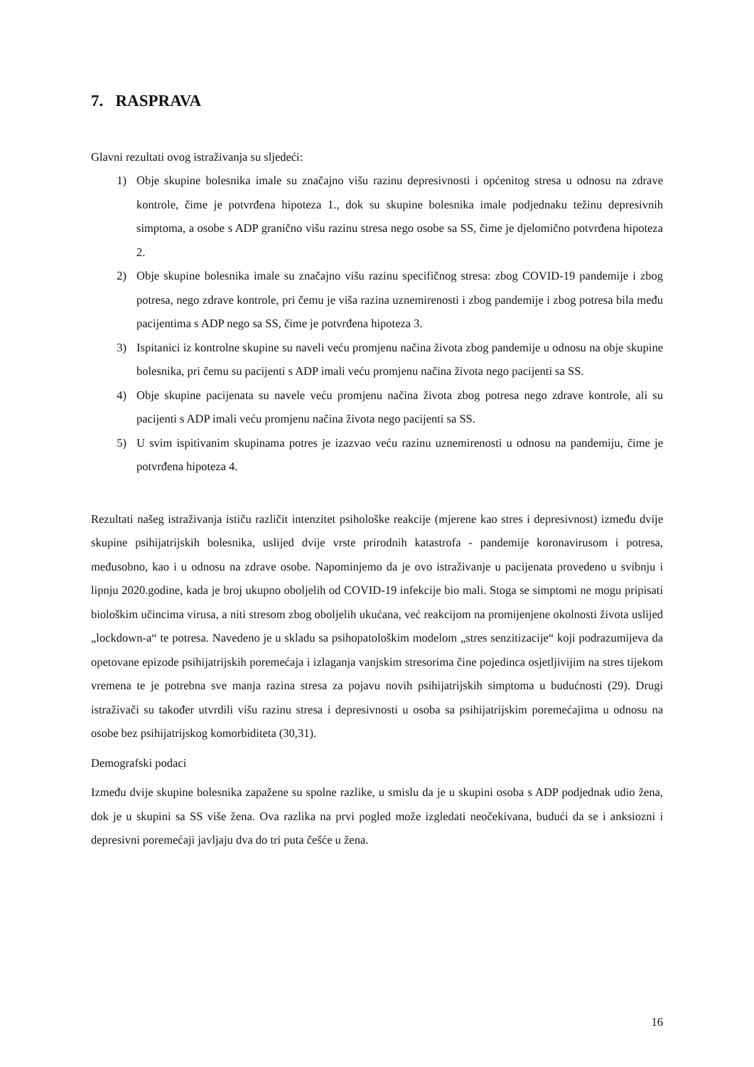7. RASPRAVA
Glavni rezultati ovog istraživanja su sljedeći:
1) Obje skupine bolesnika imale su značajno višu razinu depresivnosti i općenitog stresa u odnosu na zdrave kontrole, čime je potvrđena hipoteza 1., dok su skupine bolesnika imale podjednaku težinu depresivnih simptoma, a osobe s ADP granično višu razinu stresa nego osobe sa SS, čime je djelomično potvrđena hipoteza 2.
2) Obje skupine bolesnika imale su značajno višu razinu specifičnog stresa: zbog COVID-19 pandemije i zbog potresa, nego zdrave kontrole, pri čemu je viša razina uznemirenosti i zbog pandemije i zbog potresa bila među pacijentima s ADP nego sa SS, čime je potvrđena hipoteza 3.
3) Ispitanici iz kontrolne skupine su naveli veću promjenu načina života zbog pandemije u odnosu na obje skupine bolesnika, pri čemu su pacijenti s ADP imali veću promjenu načina života nego pacijenti sa SS.
4) Obje skupine pacijenata su navele veću promjenu načina života zbog potresa nego zdrave kontrole, ali su pacijenti s ADP imali veću promjenu načina života nego pacijenti sa SS.
5) U svim ispitivanim skupinama potres je izazvao veću razinu uznemirenosti u odnosu na pandemiju, čime je potvrđena hipoteza 4.
Rezultati našeg istraživanja ističu različit intenzitet psihološke reakcije (mjerene kao stres i depresivnost) između dvije skupine psihijatrijskih bolesnika, uslijed dvije vrste prirodnih katastrofa - pandemije koronavirusom i potresa, međusobno, kao i u odnosu na zdrave osobe. Napominjemo da je ovo istraživanje u pacijenata provedeno u svibnju i lipnju 2020.godine, kada je broj ukupno oboljelih od COVID-19 infekcije bio mali. Stoga se simptomi ne mogu pripisati biološkim učincima virusa, a niti stresom zbog oboljelih ukućana, već reakcijom na promijenjene okolnosti života uslijed „lockdown-a“ te potresa. Navedeno je u skladu sa psihopatološkim modelom „stres senzitizacije“ koji podrazumijeva da opetovane epizode psihijatrijskih poremećaja i izlaganja vanjskim stresorima čine pojedinca osjetljivijim na stres tijekom vremena te je potrebna sve manja razina stresa za pojavu novih psihijatrijskih simptoma u budućnosti (29). Drugi istraživači su također utvrdili višu razinu stresa i depresivnosti u osoba sa psihijatrijskim poremećajima u odnosu na osobe bez psihijatrijskog komorbiditeta (30,31).
Demografski podaci
Između dvije skupine bolesnika zapažene su spolne razlike, u smislu da je u skupini osoba s ADP podjednak udio žena, dok je u skupini sa SS više žena. Ova razlika na prvi pogled može izgledati neočekivana, budući da se i anksiozni i depresivni poremećaji javljaju dva do tri puta češće u žena.
16